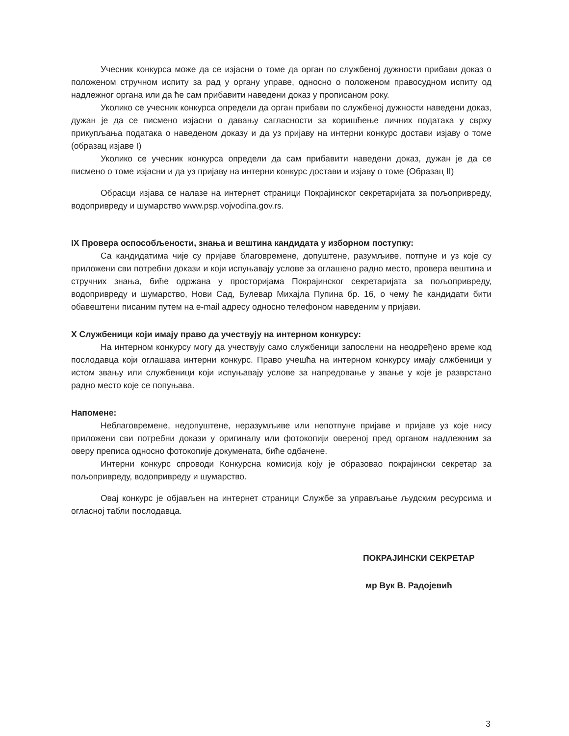Учесник конкурса може да се изјасни о томе да орган по службеној дужности прибави доказ о положеном стручном испиту за рад у органу управе, односно о положеном правосудном испиту од надлежног органа или да ће сам прибавити наведени доказ у прописаном року.
Уколико се учесник конкурса определи да орган прибави по службеној дужности наведени доказ, дужан је да се писмено изјасни о давању сагласности за коришћење личних података у сврху прикупљања података о наведеном доказу и да уз пријаву на интерни конкурс достави изјаву о томе (образац изјаве I)
Уколико се учесник конкурса определи да сам прибавити наведени доказ, дужан је да се писмено о томе изјасни и да уз пријаву на интерни конкурс достави и изјаву о томе (Образац II)
Обрасци изјава се налазе на интернет страници Покрајинског секретаријата за пољопривреду, водопривреду и шумарство www.psp.vojvodina.gov.rs.
IX Провера оспособљености, знања и вештина кандидата у изборном поступку:
Са кандидатима чије су пријаве благовремене, допуштене, разумљиве, потпуне и уз које су приложени сви потребни докази и који испуњавају услове за оглашено радно место, провера вештина и стручних знања, биће одржана у просторијама Покрајинског секретаријата за пољопривреду, водопривреду и шумарство, Нови Сад, Булевар Михајла Пупина бр. 16, о чему ће кандидати бити обавештени писаним путем на e-mail адресу односно телефоном наведеним у пријави.
X Службеници који имају право да учествују на интерном конкурсу:
На интерном конкурсу могу да учествују само службеници запослени на неодређено време код послодавца који оглашава интерни конкурс. Право учешћа на интерном конкурсу имају слжбеници у истом звању или службеници који испуњавају услове за напредовање у звање у које је разврстано радно место које се попуњава.
Напомене:
Неблаговремене, недопуштене, неразумљиве или непотпуне пријаве и пријаве уз које нису приложени сви потребни докази у оригиналу или фотокопији овереној пред органом надлежним за оверу преписа односно фотокопије докумената, биће одбачене.
Интерни конкурс спроводи Конкурсна комисија коју је образовао покрајински секретар за пољопривреду, водопривреду и шумарство.
Овај конкурс је објављен на интернет страници Службе за управљање људским ресурсима и огласној табли послодавца.
ПОКРАЈИНСКИ СЕКРЕТАР
мр Вук В. Радојевић
3